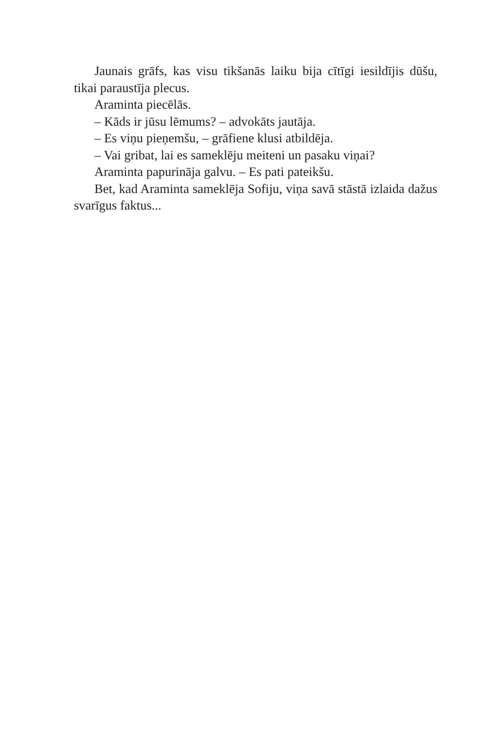Jaunais grāfs, kas visu tikšanās laiku bija cītīgi iesildījis dūšu, tikai paraustīja plecus.
Araminta piecēlās.
– Kāds ir jūsu lēmums? – advokāts jautāja.
– Es viņu pieņemšu, – grāfiene klusi atbildēja.
– Vai gribat, lai es sameklēju meiteni un pasaku viņai?
Araminta papurināja galvu. – Es pati pateikšu.
Bet, kad Araminta sameklēja Sofiju, viņa savā stāstā izlaida dažus svarīgus faktus...